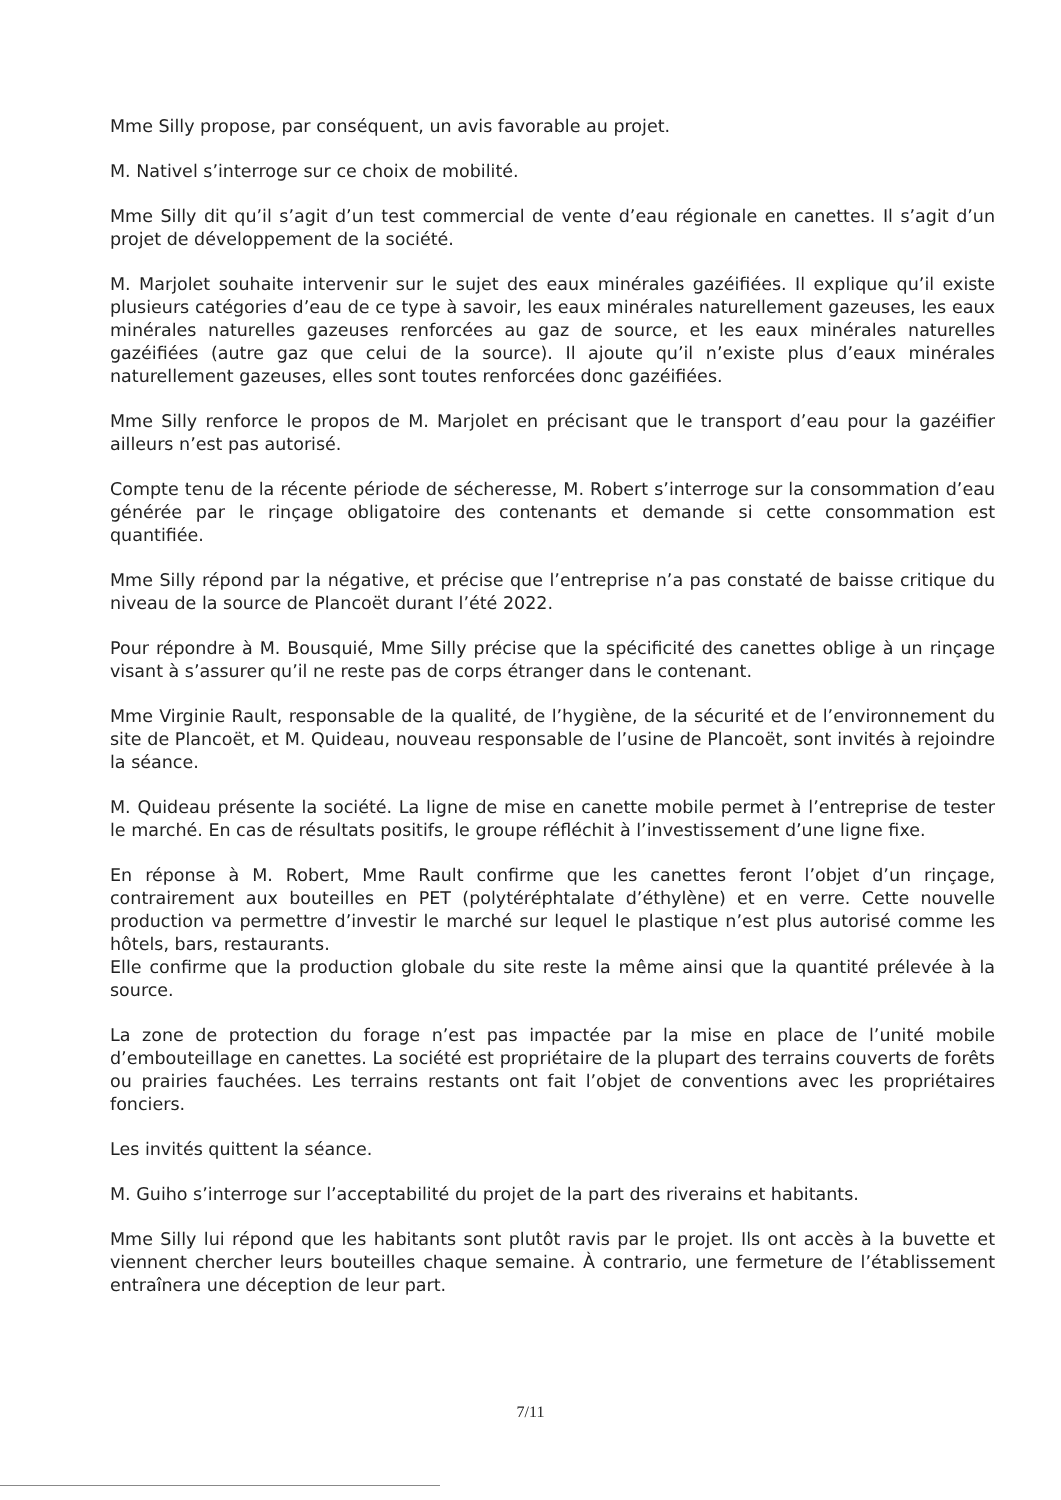Mme Silly propose, par conséquent, un avis favorable au projet.
M. Nativel s’interroge sur ce choix de mobilité.
Mme Silly dit qu’il s’agit d’un test commercial de vente d’eau régionale en canettes. Il s’agit d’un projet de développement de la société.
M. Marjolet souhaite intervenir sur le sujet des eaux minérales gazéifiées. Il explique qu’il existe plusieurs catégories d’eau de ce type à savoir, les eaux minérales naturellement gazeuses, les eaux minérales naturelles gazeuses renforcées au gaz de source, et les eaux minérales naturelles gazéifiées (autre gaz que celui de la source). Il ajoute qu’il n’existe plus d’eaux minérales naturellement gazeuses, elles sont toutes renforcées donc gazéifiées.
Mme Silly renforce le propos de M. Marjolet en précisant que le transport d’eau pour la gazéifier ailleurs n’est pas autorisé.
Compte tenu de la récente période de sécheresse, M. Robert s’interroge sur la consommation d’eau générée par le rinçage obligatoire des contenants et demande si cette consommation est quantifiée.
Mme Silly répond par la négative, et précise que l’entreprise n’a pas constaté de baisse critique du niveau de la source de Plancoët durant l’été 2022.
Pour répondre à M. Bousquié, Mme Silly précise que la spécificité des canettes oblige à un rinçage visant à s’assurer qu’il ne reste pas de corps étranger dans le contenant.
Mme Virginie Rault, responsable de la qualité, de l’hygiène, de la sécurité et de l’environnement du site de Plancoët, et M. Quideau, nouveau responsable de l’usine de Plancoët, sont invités à rejoindre la séance.
M. Quideau présente la société. La ligne de mise en canette mobile permet à l’entreprise de tester le marché. En cas de résultats positifs, le groupe réfléchit à l’investissement d’une ligne fixe.
En réponse à M. Robert, Mme Rault confirme que les canettes feront l’objet d’un rinçage, contrairement aux bouteilles en PET (polytéréphtalate d’éthylène) et en verre. Cette nouvelle production va permettre d’investir le marché sur lequel le plastique n’est plus autorisé comme les hôtels, bars, restaurants.
Elle confirme que la production globale du site reste la même ainsi que la quantité prélevée à la source.
La zone de protection du forage n’est pas impactée par la mise en place de l’unité mobile d’embouteillage en canettes. La société est propriétaire de la plupart des terrains couverts de forêts ou prairies fauchées. Les terrains restants ont fait l’objet de conventions avec les propriétaires fonciers.
Les invités quittent la séance.
M. Guiho s’interroge sur l’acceptabilité du projet de la part des riverains et habitants.
Mme Silly lui répond que les habitants sont plutôt ravis par le projet. Ils ont accès à la buvette et viennent chercher leurs bouteilles chaque semaine. À contrario, une fermeture de l’établissement entraînera une déception de leur part.
7/11